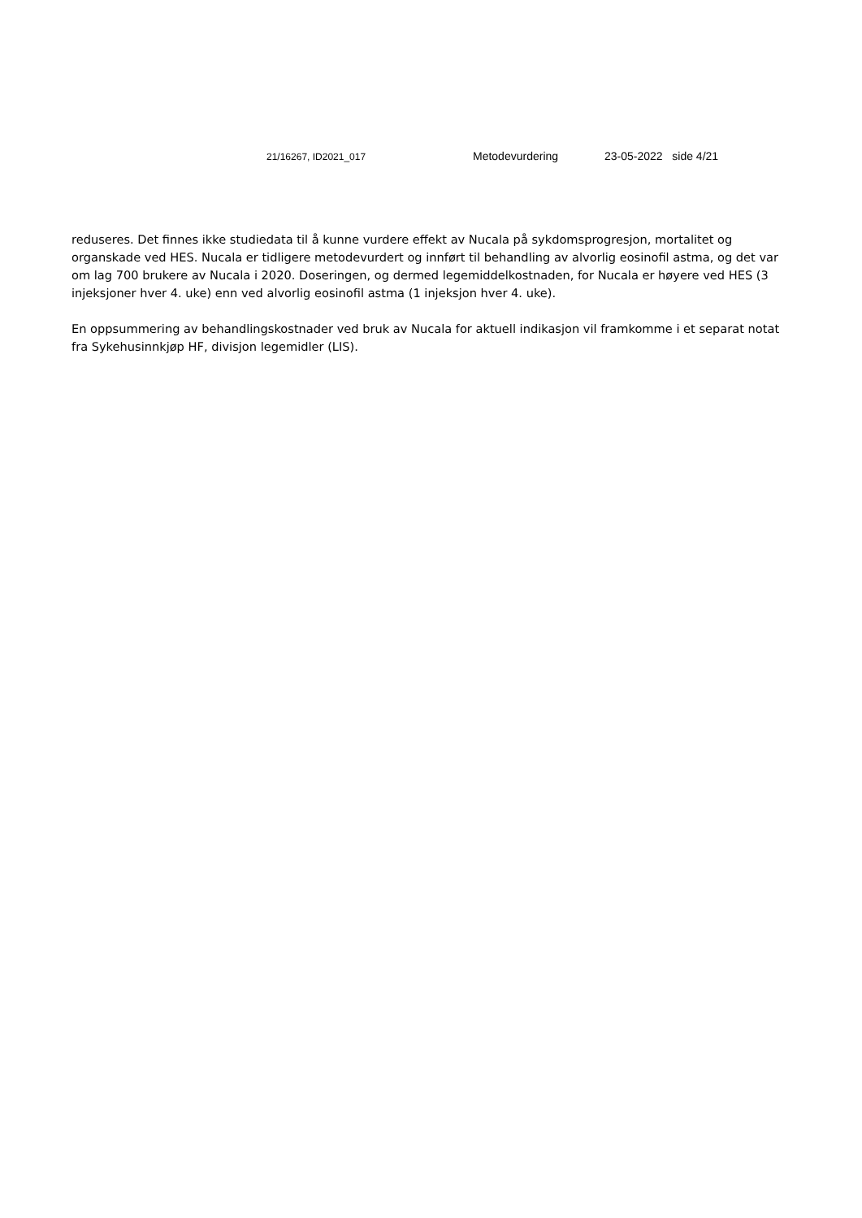21/16267, ID2021_017 Metodevurdering 23-05-2022 side 4/21
reduseres. Det finnes ikke studiedata til å kunne vurdere effekt av Nucala på sykdomsprogresjon, mortalitet og organskade ved HES. Nucala er tidligere metodevurdert og innført til behandling av alvorlig eosinofil astma, og det var om lag 700 brukere av Nucala i 2020. Doseringen, og dermed legemiddelkostnaden, for Nucala er høyere ved HES (3 injeksjoner hver 4. uke) enn ved alvorlig eosinofil astma (1 injeksjon hver 4. uke).
En oppsummering av behandlingskostnader ved bruk av Nucala for aktuell indikasjon vil framkomme i et separat notat fra Sykehusinnkjøp HF, divisjon legemidler (LIS).